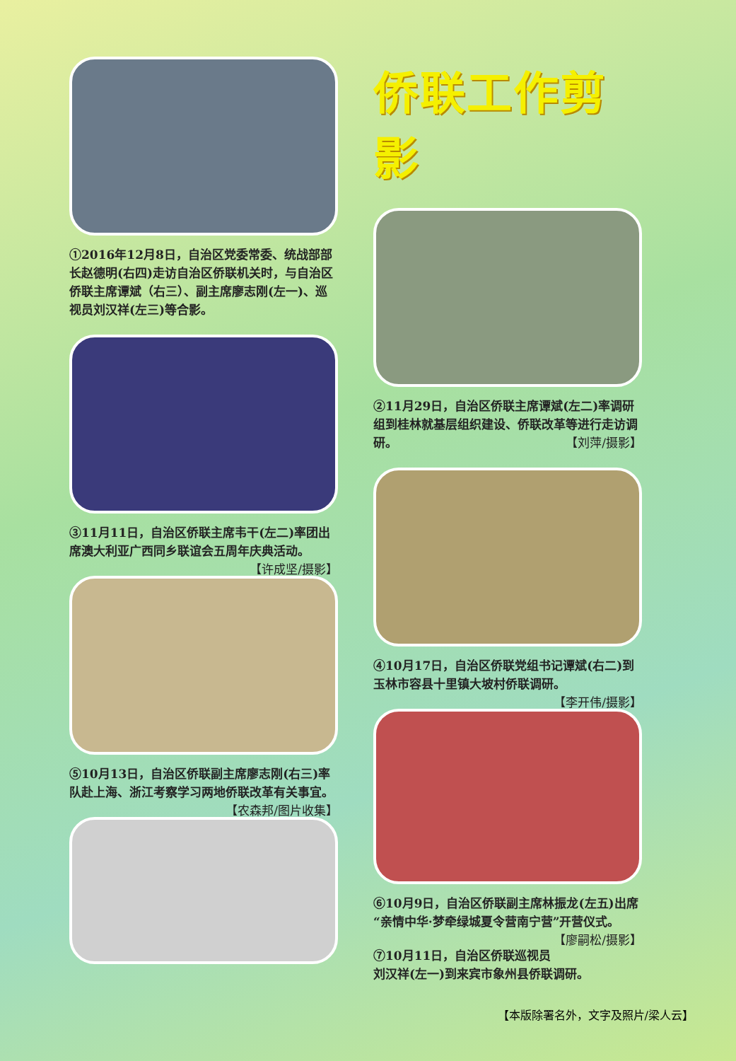①2016年12月8日，自治区党委常委、统战部部长赵德明(右四)走访自治区侨联机关时，与自治区侨联主席谭斌（右三）、副主席廖志刚(左一)、巡视员刘汉祥(左三)等合影。
③11月11日，自治区侨联主席韦干(左二)率团出席澳大利亚广西同乡联谊会五周年庆典活动。 【许成坚/摄影】
⑤10月13日，自治区侨联副主席廖志刚(右三)率队赴上海、浙江考察学习两地侨联改革有关事宜。 【农森邦/图片收集】
侨联工作剪影
②11月29日，自治区侨联主席谭斌(左二)率调研组到桂林就基层组织建设、侨联改革等进行走访调研。 【刘萍/摄影】
④10月17日，自治区侨联党组书记谭斌(右二)到玉林市容县十里镇大坡村侨联调研。
【李开伟/摄影】
⑥10月9日，自治区侨联副主席林振龙(左五)出席“亲情中华·梦牵绿城夏令营南宁营”开营仪式。 【廖嗣松/摄影】
⑦10月11日，自治区侨联巡视员刘汉祥(左一)到来宾市象州县侨联调研。
【本版除署名外，文字及照片/梁人云】